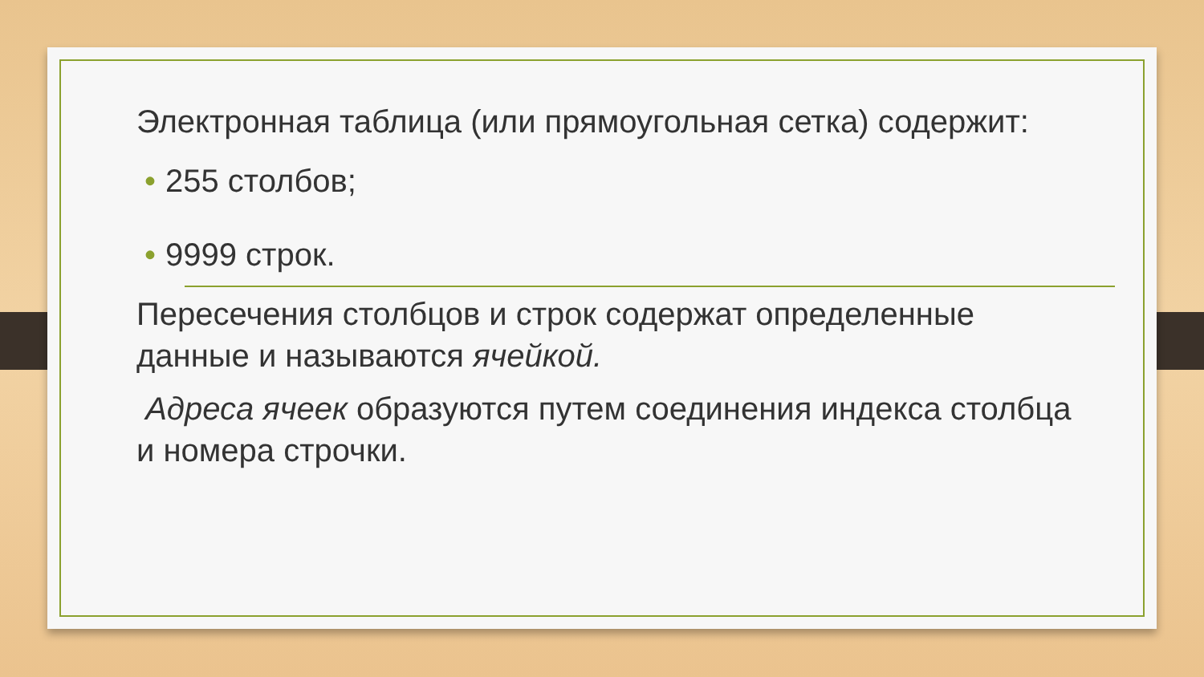Электронная таблица (или прямоугольная сетка) содержит:
• 255 столбов;
• 9999 строк.
Пересечения столбцов и строк содержат определенные данные и называются ячейкой.
Адреса ячеек образуются путем соединения индекса столбца и номера строчки.